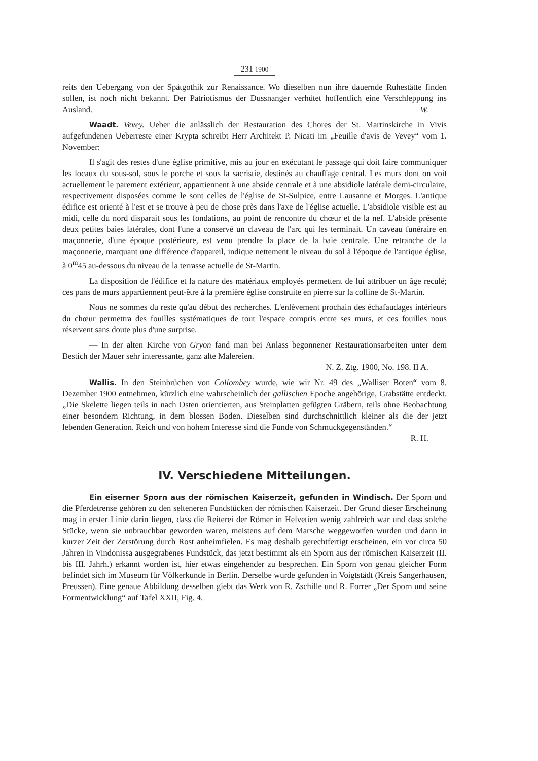231 1900
reits den Uebergang von der Spätgothik zur Renaissance. Wo dieselben nun ihre dauernde Ruhestätte finden sollen, ist noch nicht bekannt. Der Patriotismus der Dussnanger verhütet hoffentlich eine Verschleppung ins Ausland. W.
Waadt. Vevey. Ueber die anlässlich der Restauration des Chores der St. Martinskirche in Vivis aufgefundenen Ueberreste einer Krypta schreibt Herr Architekt P. Nicati im „Feuille d'avis de Vevey“ vom 1. November:
Il s'agit des restes d'une église primitive, mis au jour en exécutant le passage qui doit faire communiquer les locaux du sous-sol, sous le porche et sous la sacristie, destinés au chauffage central. Les murs dont on voit actuellement le parement extérieur, appartiennent à une abside centrale et à une absidiole latérale demi-circulaire, respectivement disposées comme le sont celles de l'église de St-Sulpice, entre Lausanne et Morges. L'antique édifice est orienté à l'est et se trouve à peu de chose près dans l'axe de l'église actuelle. L'absidiole visible est au midi, celle du nord disparait sous les fondations, au point de rencontre du chœur et de la nef. L'abside présente deux petites baies latérales, dont l'une a conservé un claveau de l'arc qui les terminait. Un caveau funéraire en maçonnerie, d'une époque postérieure, est venu prendre la place de la baie centrale. Une retranche de la maçonnerie, marquant une différence d'appareil, indique nettement le niveau du sol à l'époque de l'antique église, à 0<sup>m</sup>45 au-dessous du niveau de la terrasse actuelle de St-Martin.
La disposition de l'édifice et la nature des matériaux employés permettent de lui attribuer un âge reculé; ces pans de murs appartiennent peut-être à la première église construite en pierre sur la colline de St-Martin.
Nous ne sommes du reste qu'au début des recherches. L'enlèvement prochain des échafaudages intérieurs du chœur permettra des fouilles systématiques de tout l'espace compris entre ses murs, et ces fouilles nous réservent sans doute plus d'une surprise.
— In der alten Kirche von Gryon fand man bei Anlass begonnener Restaurationsarbeiten unter dem Bestich der Mauer sehr interessante, ganz alte Malereien.
N. Z. Ztg. 1900, No. 198. II A.
Wallis. In den Steinbrüchen von Collombey wurde, wie wir Nr. 49 des „Walliser Boten“ vom 8. Dezember 1900 entnehmen, kürzlich eine wahrscheinlich der gallischen Epoche angehörige, Grabstätte entdeckt. „Die Skelette liegen teils in nach Osten orientierten, aus Steinplatten gefügten Gräbern, teils ohne Beobachtung einer besondern Richtung, in dem blossen Boden. Dieselben sind durchschnittlich kleiner als die der jetzt lebenden Generation. Reich und von hohem Interesse sind die Funde von Schmuckgegenständen.“
R. H.
IV. Verschiedene Mitteilungen.
Ein eiserner Sporn aus der römischen Kaiserzeit, gefunden in Windisch. Der Sporn und die Pferdetrense gehören zu den selteneren Fundstücken der römischen Kaiserzeit. Der Grund dieser Erscheinung mag in erster Linie darin liegen, dass die Reiterei der Römer in Helvetien wenig zahlreich war und dass solche Stücke, wenn sie unbrauchbar geworden waren, meistens auf dem Marsche weggeworfen wurden und dann in kurzer Zeit der Zerstörung durch Rost anheimfielen. Es mag deshalb gerechtfertigt erscheinen, ein vor circa 50 Jahren in Vindonissa ausgegrabenes Fundstück, das jetzt bestimmt als ein Sporn aus der römischen Kaiserzeit (II. bis III. Jahrh.) erkannt worden ist, hier etwas eingehender zu besprechen. Ein Sporn von genau gleicher Form befindet sich im Museum für Völkerkunde in Berlin. Derselbe wurde gefunden in Voigtstädt (Kreis Sangerhausen, Preussen). Eine genaue Abbildung desselben giebt das Werk von R. Zschille und R. Forrer „Der Sporn und seine Formentwicklung“ auf Tafel XXII, Fig. 4.